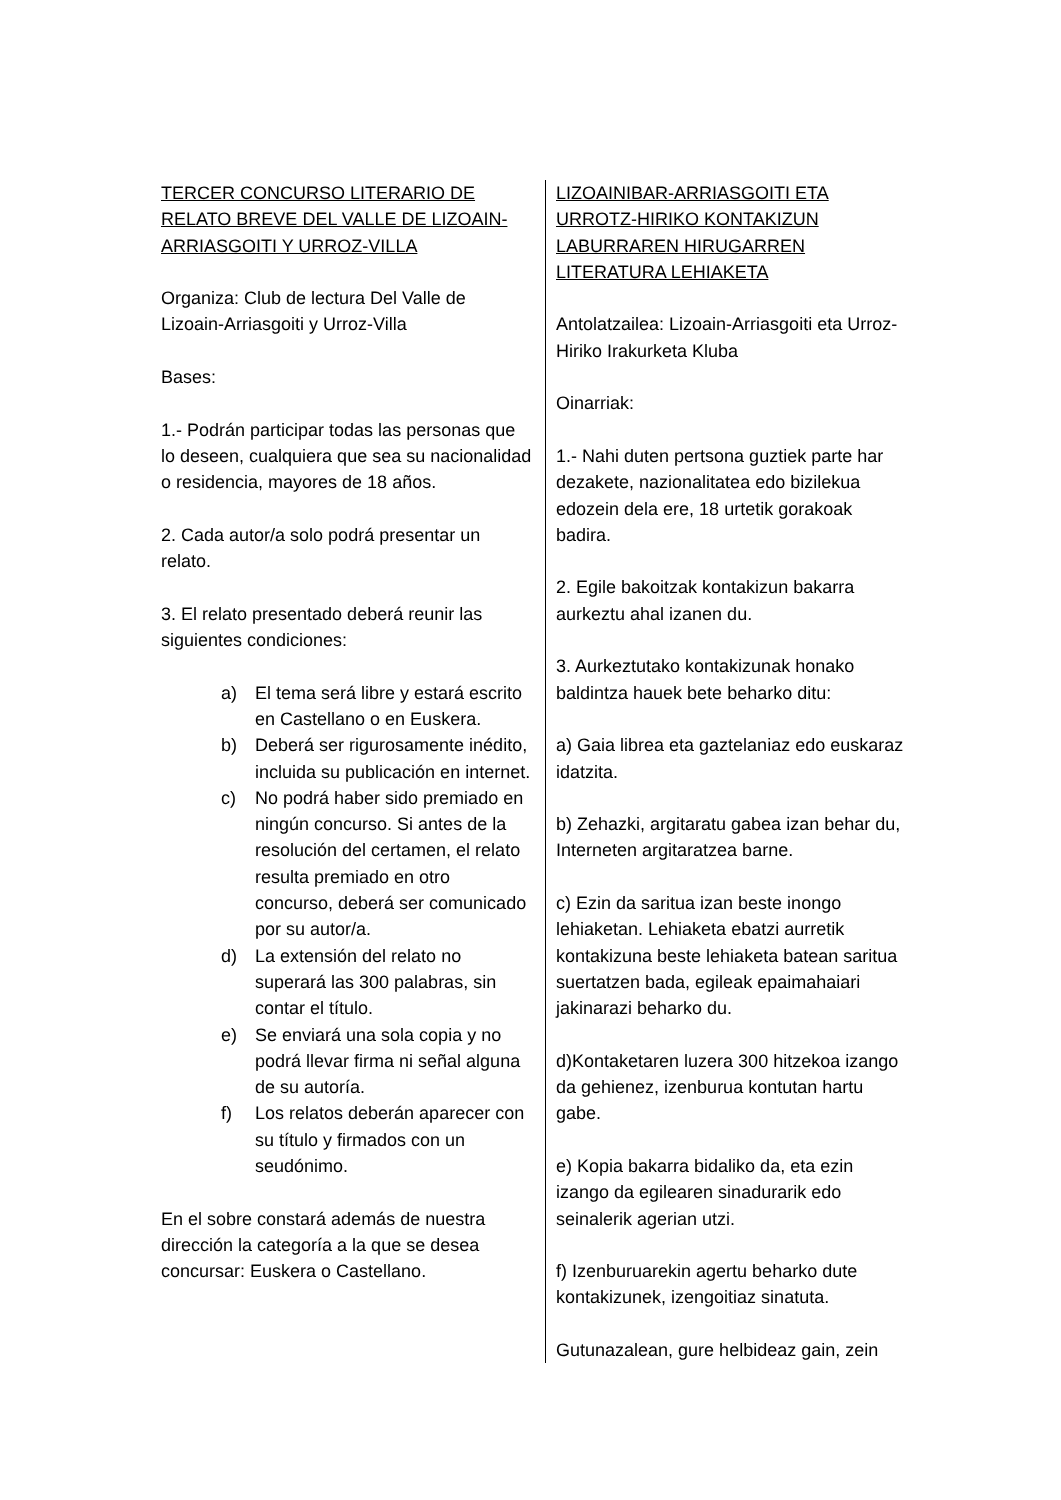TERCER CONCURSO LITERARIO DE RELATO BREVE DEL VALLE DE LIZOAIN-ARRIASGOITI Y URROZ-VILLA
Organiza: Club de lectura Del Valle de Lizoain-Arriasgoiti y Urroz-Villa
Bases:
1.- Podrán participar todas las personas que lo deseen, cualquiera que sea su nacionalidad o residencia, mayores de 18 años.
2. Cada autor/a solo podrá presentar un relato.
3. El relato presentado deberá reunir las siguientes condiciones:
a) El tema será libre y estará escrito en Castellano o en Euskera.
b) Deberá ser rigurosamente inédito, incluida su publicación en internet.
c) No podrá haber sido premiado en ningún concurso. Si antes de la resolución del certamen, el relato resulta premiado en otro concurso, deberá ser comunicado por su autor/a.
d) La extensión del relato no superará las 300 palabras, sin contar el título.
e) Se enviará una sola copia y no podrá llevar firma ni señal alguna de su autoría.
f) Los relatos deberán aparecer con su título y firmados con un seudónimo.
En el sobre constará además de nuestra dirección la categoría a la que se desea concursar: Euskera o Castellano.
LIZOAINIBAR-ARRIASGOITI ETA URROTZ-HIRIKO KONTAKIZUN LABURRAREN HIRUGARREN LITERATURA LEHIAKETA
Antolatzailea: Lizoain-Arriasgoiti eta Urroz-Hiriko Irakurketa Kluba
Oinarriak:
1.- Nahi duten pertsona guztiek parte har dezakete, nazionalitatea edo bizilekua edozein dela ere, 18 urtetik gorakoak badira.
2. Egile bakoitzak kontakizun bakarra aurkeztu ahal izanen du.
3. Aurkeztutako kontakizunak honako baldintza hauek bete beharko ditu:
a) Gaia librea eta gaztelaniaz edo euskaraz idatzita.
b) Zehazki, argitaratu gabea izan behar du, Interneten argitaratzea barne.
c) Ezin da saritua izan beste inongo lehiaketan. Lehiaketa ebatzi aurretik kontakizuna beste lehiaketa batean saritua suertatzen bada, egileak epaimahaiari jakinarazi beharko du.
d)Kontaketaren luzera 300 hitzekoa izango da gehienez, izenburua kontutan hartu gabe.
e) Kopia bakarra bidaliko da, eta ezin izango da egilearen sinadurarik edo seinalerik agerian utzi.
f) Izenburuarekin agertu beharko dute kontakizunek, izengoitiaz sinatuta.
Gutunazalean, gure helbideaz gain, zein